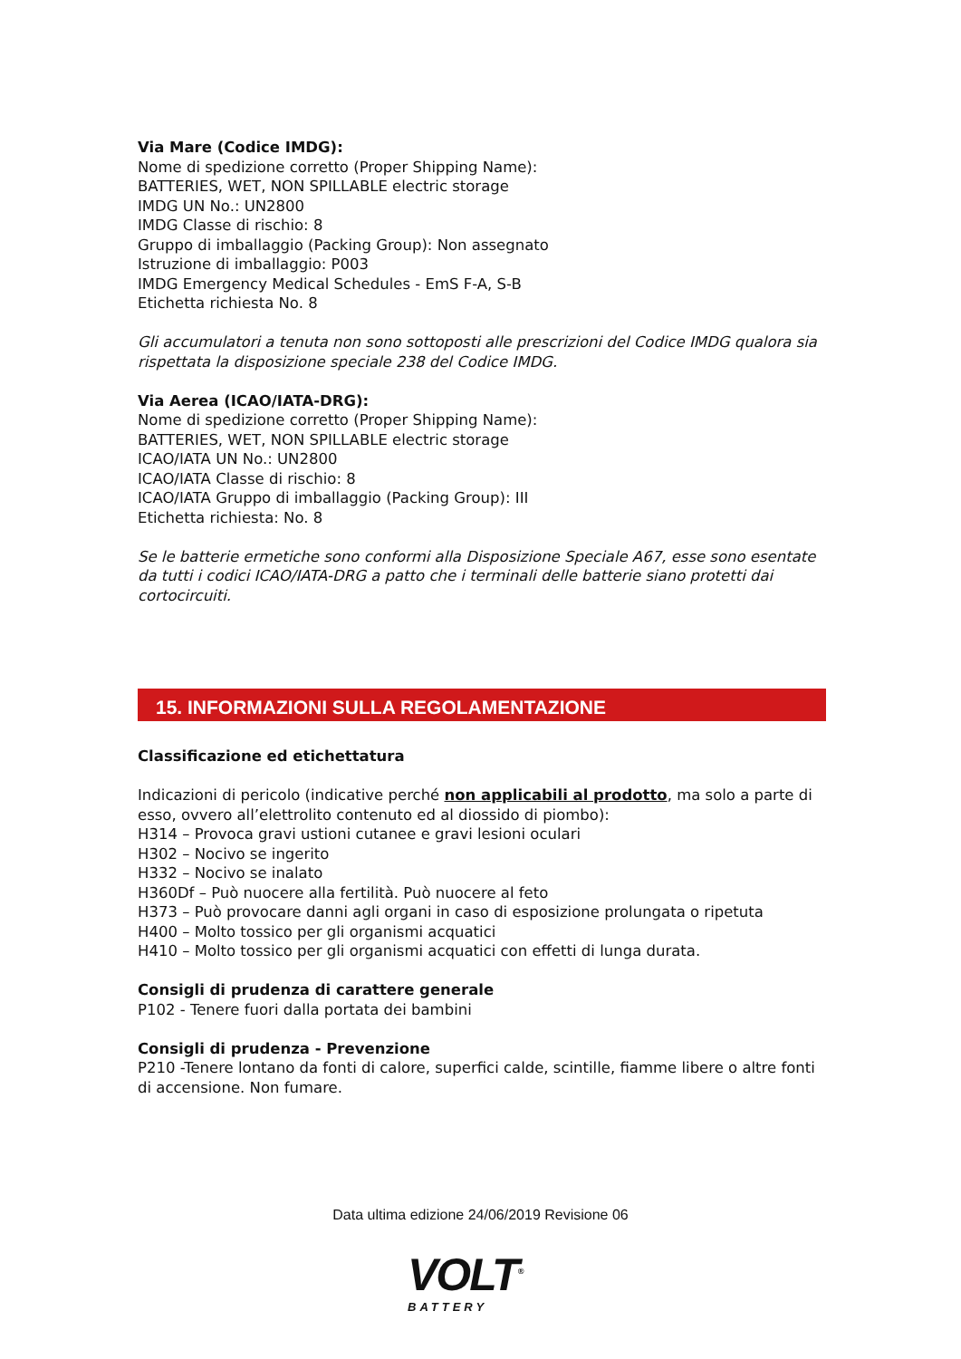Via Mare (Codice IMDG):
Nome di spedizione corretto (Proper Shipping Name):
BATTERIES, WET, NON SPILLABLE electric storage
IMDG UN No.: UN2800
IMDG Classe di rischio: 8
Gruppo di imballaggio (Packing Group): Non assegnato
Istruzione di imballaggio: P003
IMDG Emergency Medical Schedules - EmS F-A, S-B
Etichetta richiesta No. 8
Gli accumulatori a tenuta non sono sottoposti alle prescrizioni del Codice IMDG qualora sia rispettata la disposizione speciale 238 del Codice IMDG.
Via Aerea (ICAO/IATA-DRG):
Nome di spedizione corretto (Proper Shipping Name):
BATTERIES, WET, NON SPILLABLE electric storage
ICAO/IATA UN No.: UN2800
ICAO/IATA Classe di rischio: 8
ICAO/IATA Gruppo di imballaggio (Packing Group): III
Etichetta richiesta: No. 8
Se le batterie ermetiche sono conformi alla Disposizione Speciale A67, esse sono esentate da tutti i codici ICAO/IATA-DRG a patto che i terminali delle batterie siano protetti dai cortocircuiti.
15. INFORMAZIONI SULLA REGOLAMENTAZIONE
Classificazione ed etichettatura
Indicazioni di pericolo (indicative perché non applicabili al prodotto, ma solo a parte di esso, ovvero all’elettrolito contenuto ed al diossido di piombo):
H314 – Provoca gravi ustioni cutanee e gravi lesioni oculari
H302 – Nocivo se ingerito
H332 – Nocivo se inalato
H360Df – Può nuocere alla fertilità. Può nuocere al feto
H373 – Può provocare danni agli organi in caso di esposizione prolungata o ripetuta
H400 – Molto tossico per gli organismi acquatici
H410 – Molto tossico per gli organismi acquatici con effetti di lunga durata.
Consigli di prudenza di carattere generale
P102 - Tenere fuori dalla portata dei bambini
Consigli di prudenza - Prevenzione
P210 -Tenere lontano da fonti di calore, superfici calde, scintille, fiamme libere o altre fonti di accensione. Non fumare.
Data ultima edizione 24/06/2019 Revisione 06
VOLT<sup>®</sup>
BATTERY